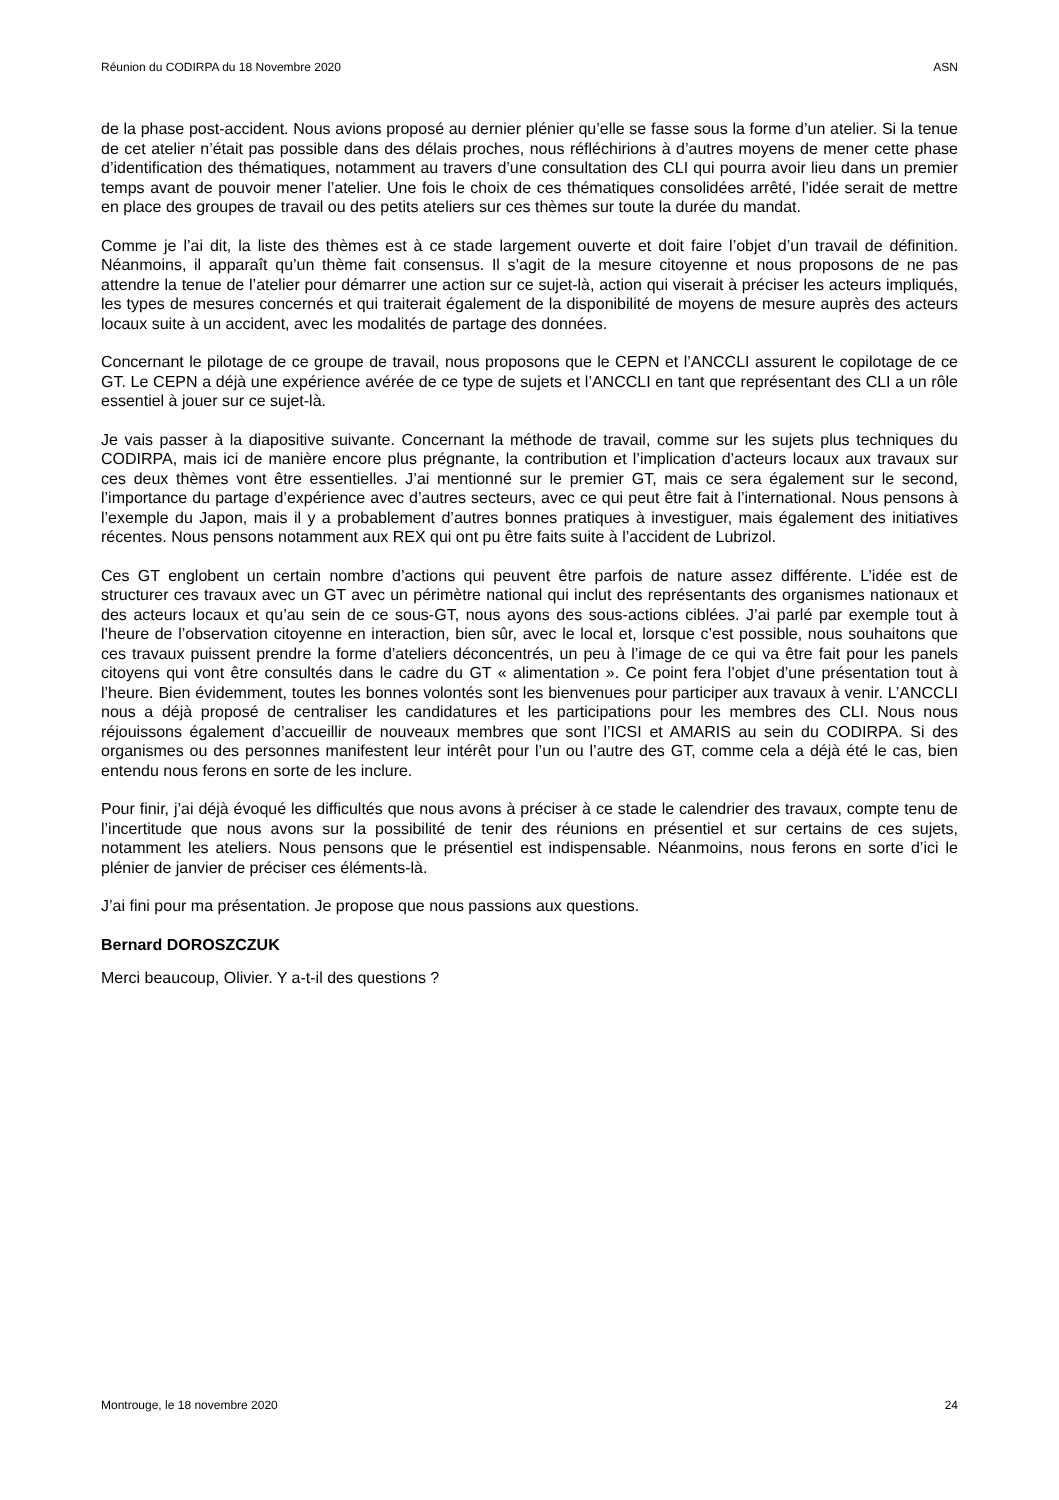Réunion du CODIRPA du 18 Novembre 2020 ASN
de la phase post-accident. Nous avions proposé au dernier plénier qu’elle se fasse sous la forme d’un atelier. Si la tenue de cet atelier n’était pas possible dans des délais proches, nous réfléchirions à d’autres moyens de mener cette phase d’identification des thématiques, notamment au travers d’une consultation des CLI qui pourra avoir lieu dans un premier temps avant de pouvoir mener l’atelier. Une fois le choix de ces thématiques consolidées arrêté, l’idée serait de mettre en place des groupes de travail ou des petits ateliers sur ces thèmes sur toute la durée du mandat.
Comme je l’ai dit, la liste des thèmes est à ce stade largement ouverte et doit faire l’objet d’un travail de définition. Néanmoins, il apparaît qu’un thème fait consensus. Il s’agit de la mesure citoyenne et nous proposons de ne pas attendre la tenue de l’atelier pour démarrer une action sur ce sujet-là, action qui viserait à préciser les acteurs impliqués, les types de mesures concernés et qui traiterait également de la disponibilité de moyens de mesure auprès des acteurs locaux suite à un accident, avec les modalités de partage des données.
Concernant le pilotage de ce groupe de travail, nous proposons que le CEPN et l’ANCCLI assurent le copilotage de ce GT. Le CEPN a déjà une expérience avérée de ce type de sujets et l’ANCCLI en tant que représentant des CLI a un rôle essentiel à jouer sur ce sujet-là.
Je vais passer à la diapositive suivante. Concernant la méthode de travail, comme sur les sujets plus techniques du CODIRPA, mais ici de manière encore plus prégnante, la contribution et l’implication d’acteurs locaux aux travaux sur ces deux thèmes vont être essentielles. J’ai mentionné sur le premier GT, mais ce sera également sur le second, l’importance du partage d’expérience avec d’autres secteurs, avec ce qui peut être fait à l’international. Nous pensons à l’exemple du Japon, mais il y a probablement d’autres bonnes pratiques à investiguer, mais également des initiatives récentes. Nous pensons notamment aux REX qui ont pu être faits suite à l’accident de Lubrizol.
Ces GT englobent un certain nombre d’actions qui peuvent être parfois de nature assez différente. L’idée est de structurer ces travaux avec un GT avec un périmètre national qui inclut des représentants des organismes nationaux et des acteurs locaux et qu’au sein de ce sous-GT, nous ayons des sous-actions ciblées. J’ai parlé par exemple tout à l’heure de l’observation citoyenne en interaction, bien sûr, avec le local et, lorsque c’est possible, nous souhaitons que ces travaux puissent prendre la forme d’ateliers déconcentrés, un peu à l’image de ce qui va être fait pour les panels citoyens qui vont être consultés dans le cadre du GT « alimentation ». Ce point fera l’objet d’une présentation tout à l’heure. Bien évidemment, toutes les bonnes volontés sont les bienvenues pour participer aux travaux à venir. L’ANCCLI nous a déjà proposé de centraliser les candidatures et les participations pour les membres des CLI. Nous nous réjouissons également d’accueillir de nouveaux membres que sont l’ICSI et AMARIS au sein du CODIRPA. Si des organismes ou des personnes manifestent leur intérêt pour l’un ou l’autre des GT, comme cela a déjà été le cas, bien entendu nous ferons en sorte de les inclure.
Pour finir, j’ai déjà évoqué les difficultés que nous avons à préciser à ce stade le calendrier des travaux, compte tenu de l’incertitude que nous avons sur la possibilité de tenir des réunions en présentiel et sur certains de ces sujets, notamment les ateliers. Nous pensons que le présentiel est indispensable. Néanmoins, nous ferons en sorte d’ici le plénier de janvier de préciser ces éléments-là.
J’ai fini pour ma présentation. Je propose que nous passions aux questions.
Bernard DOROSZCZUK
Merci beaucoup, Olivier. Y a-t-il des questions ?
Montrouge, le 18 novembre 2020 24